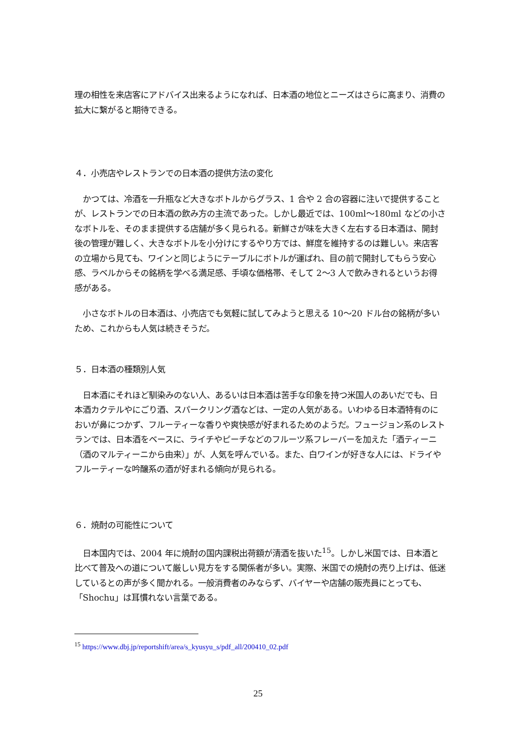理の相性を来店客にアドバイス出来るようになれば、日本酒の地位とニーズはさらに高まり、消費の拡大に繋がると期待できる。
４．小売店やレストランでの日本酒の提供方法の変化
　かつては、冷酒を一升瓶など大きなボトルからグラス、1 合や 2 合の容器に注いで提供することが、レストランでの日本酒の飲み方の主流であった。しかし最近では、100ml～180ml などの小さなボトルを、そのまま提供する店舗が多く見られる。新鮮さが味を大きく左右する日本酒は、開封後の管理が難しく、大きなボトルを小分けにするやり方では、鮮度を維持するのは難しい。来店客の立場から見ても、ワインと同じようにテーブルにボトルが運ばれ、目の前で開封してもらう安心感、ラベルからその銘柄を学べる満足感、手頃な価格帯、そして 2～3 人で飲みきれるというお得感がある。
　小さなボトルの日本酒は、小売店でも気軽に試してみようと思える 10～20 ドル台の銘柄が多いため、これからも人気は続きそうだ。
５．日本酒の種類別人気
　日本酒にそれほど馴染みのない人、あるいは日本酒は苦手な印象を持つ米国人のあいだでも、日本酒カクテルやにごり酒、スパークリング酒などは、一定の人気がある。いわゆる日本酒特有のにおいが鼻につかず、フルーティーな香りや爽快感が好まれるためのようだ。フュージョン系のレストランでは、日本酒をベースに、ライチやピーチなどのフルーツ系フレーバーを加えた「酒ティーニ（酒のマルティーニから由来）」が、人気を呼んでいる。また、白ワインが好きな人には、ドライやフルーティーな吟醸系の酒が好まれる傾向が見られる。
６．焼酎の可能性について
　日本国内では、2004 年に焼酎の国内課税出荷額が清酒を抜いた<sup>15</sup>。しかし米国では、日本酒と比べて普及への道について厳しい見方をする関係者が多い。実際、米国での焼酎の売り上げは、低迷しているとの声が多く聞かれる。一般消費者のみならず、バイヤーや店舗の販売員にとっても、「Shochu」は耳慣れない言葉である。
<sup>15</sup> https://www.dbj.jp/reportshift/area/s_kyusyu_s/pdf_all/200410_02.pdf
25